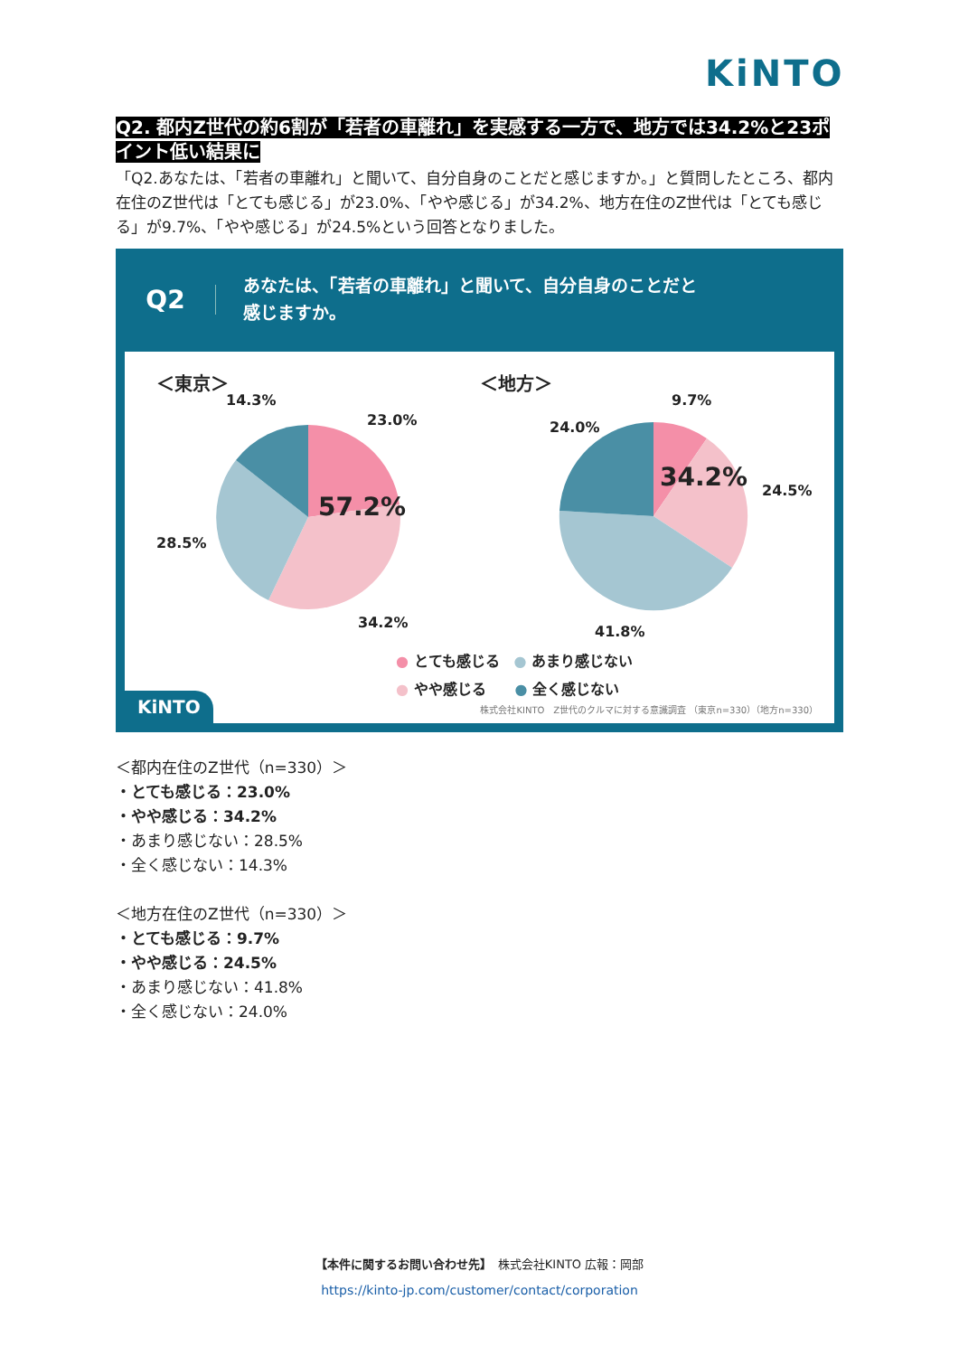KiNTO
Q2. 都内Z世代の約6割が「若者の車離れ」を実感する一方で、地方では34.2%と23ポイント低い結果に
「Q2.あなたは、「若者の車離れ」と聞いて、自分自身のことだと感じますか。」と質問したところ、都内在住のZ世代は「とても感じる」が23.0%、「やや感じる」が34.2%、地方在住のZ世代は「とても感じる」が9.7%、「やや感じる」が24.5%という回答となりました。
Q2
あなたは、「若者の車離れ」と聞いて、自分自身のことだと
感じますか。
＜東京＞ ＜地方＞
57.2%
14.3%
23.0%
28.5%
34.2%
34.2%
9.7%
24.0%
24.5%
41.8%
● とても感じる　● あまり感じない
● やや感じる　　● 全く感じない
株式会社KINTO　Z世代のクルマに対する意識調査 （東京n=330）（地方n=330）
KiNTO
＜都内在住のZ世代（n=330）＞
・とても感じる：23.0%
・やや感じる：34.2%
・あまり感じない：28.5%
・全く感じない：14.3%
＜地方在住のZ世代（n=330）＞
・とても感じる：9.7%
・やや感じる：24.5%
・あまり感じない：41.8%
・全く感じない：24.0%
【本件に関するお問い合わせ先】　株式会社KINTO 広報：岡部
https://kinto-jp.com/customer/contact/corporation